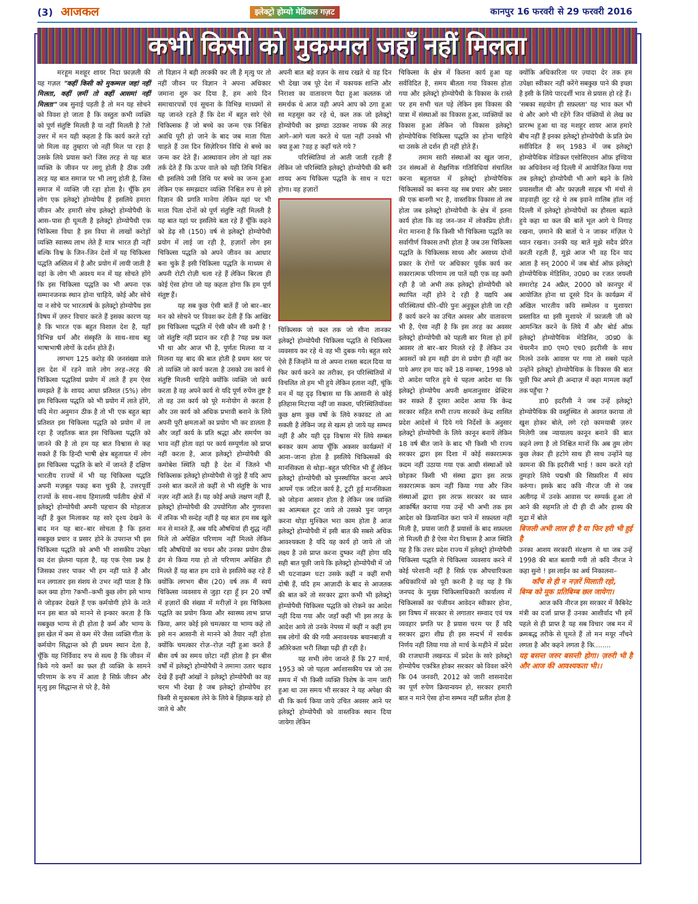(3) आजकल
इलेक्ट्रो होम्यो मेडिकल गज़ट
कानपुर 16 फरवरी से 29 फरवरी 2016
कभी किसी को मुकम्मल जहाँ नहीं मिलता
मरहूम मशहूर शायर निदा फ़ाज़ली की यह गज़ल "कहीं किसी को मुकम्मल जहां नहीं मिलता, कहीं ज़मीं तो कहीं आसमां नहीं मिलता" जब सुनाई पड़ती है तो मन यह सोचने को विवश हो जाता है कि वस्तुतः कभी व्यक्ति को पूर्ण संतुष्टि मिलती है या नहीं मिलती है ?तो उत्तर में मन यही कहता है कि कार्य करते रहो जो मिला वह तुम्हारा जो नहीं मिल पा रहा है उसके लिये प्रयास करो जिस तरह से यह बात व्यक्ति के जीवन पर लागू होती है ठीक उसी तरह यह बात समाज पर भी लागू होती है, जिस समाज में व्यक्ति जी रहा होता है। चूँकि हम लोग एक इलेक्ट्रो होम्योपैथ हैं इसलिये हमारा जीवन और हमारी सोच इलेक्ट्रो होम्योपैथी के आस–पास ही घूमती है इलेक्ट्रो होम्योपैथी एक चिकित्सा विधा है इस विधा से लाखों करोड़ों व्यक्ति स्वास्थ्य लाभ लेते हैं मात्र भारत ही नहीं बल्कि विश्व के जिन–जिन देशों में यह चिकित्सा पद्धति अस्तित्व में है और प्रयोग में लायी जाती है वहां के लोग भी अवश्य मन में यह सोचते होंगे कि इस चिकित्सा पद्धति का भी अपना एक सम्मानजनक स्थान होना चाहिये, कोई और सोचे या न सोचे पर भारतवर्ष के इलेक्ट्रो होम्योपैथ इस विषय में ज़रुर विचार करते हैं इसका कारण यह है कि भारत एक बहुत विशाल देश है, यहाँ विभिन्न धर्म और संस्कृति के साथ–साथ बहु भाषाभाषी लोगों के दर्शन होते हैं।
लगभग 125 करोड़ की जनसंख्या वाले इस देश में रहने वाले लोग तरह–तरह की चिकित्सा पद्धतियां प्रयोग में लाते हैं हम ऐसा समझते हैं के शायद आधा प्रतिशत (5%) लोग इस चिकित्सा पद्धति को भी प्रयोग में लाते होंगे, यदि मेरा अनुमान ठीक है तो भी एक बहुत बड़ा प्रतिशत इस चिकित्सा पद्धति को प्रयोग में ला रहा है जहाँतक बात इस चिकित्सा पद्धति को जानने की है तो हम यह बात विश्वास से कह सकते हैं कि हिन्दी भाषी क्षेत्र बहुतायत में लोग इस चिकित्सा पद्धति के बारे में जानते हैं दक्षिण भारतीय राज्यों में भी यह चिकित्सा पद्धति अपनी मज़बूत पकड़ बना चुकी है, उत्तरपूर्वी राज्यों के साथ–साथ हिमालयी पर्वतीय क्षेत्रों में इलेक्ट्रो होम्योपैथी अपनी पहचान की मोहताज नहीं है कुल मिलाकर यह सारे दृश्य देखने के बाद मन यह बार–बार सोचता है कि इतना सबकुछ प्रचार व प्रसार होने के उपरान्त भी इस चिकित्सा पद्धति को अभी भी शासकीय उपेक्षा का दंश झेलना पड़ता है, यह एक ऐसा प्रश्न है जिसका उत्तर पाकर भी हम नहीं पाते हैं और मन लगातार इस संशय से उभर नहीं पाता है कि कल क्या होगा ?कभी–कभी कुछ लोग इसे भाग्य से जोड़कर देखते हैं एक कर्मयोगी होने के नाते मन इस बात को मानने से इन्कार करता है कि सबकुछ भाग्य से ही होता है कर्म और भाग्य के इस खेल में कम से कम मेरे जैसा व्यक्ति गीता के कर्मयोग सिद्धान्त को ही प्रथम स्थान देता है, चूँकि यह निर्विवाद रुप से सत्य है कि जीवन में किये गये कर्मो का फ़ल ही व्यक्ति के सामने परिणाम के रुप में आता है सिर्फ़ जीवन और मृत्यु इस सिद्धान्त से परे है, वैसे
तो विज्ञान ने बड़ी तरक्की कर ली है मृत्यु पर तो नहीं जीवन पर विज्ञान ने अपना अधिकार जमाना शुरु कर दिया है, हम आये दिन समाचारपत्रों एवं सूचना के विभिन्न माध्यमों से यह जानते रहते हैं कि देश में बहुत सारे ऐसे चिकित्सक हैं जो बच्चे का जन्म एक निश्चित अवधि पूरी हो जाने के बाद जब माता पिता चाहते हैं उस दिन सिज़ेरियन विधि से बच्चे का जन्म कर देते हैं। आस्थावान लोग तो यहां तक तर्क देते हैं कि ऊपर वाले को यही तिथि निश्चित थी इसलिये उसी तिथि पर बच्चे का जन्म हुआ लेकिन एक समझदार व्यक्ति निश्चित रुप से इसे विज्ञान की प्रगति मानेगा लेकिन यहां पर भी माता पिता दोनों को पूर्ण संतुष्टि नहीं मिलती है यह बात यहां पर इसलिये बता रहे हैं चूँकि कहने को डेढ़ सौ (150) वर्ष से इलेक्ट्रो होम्योपैथी प्रयोग में लाई जा रही है, हज़ारों लोग इस चिकित्सा पद्धति को अपने जीवन का आधार बना चुके हैं इसी चिकित्सा पद्धति के माध्यम से अपनी रोटी रोज़ी चला रहे हैं लेकिन बिरला ही कोई ऐसा होगा जो यह कहता होगा कि हम पूर्ण संतुष्ट हैं।
यह सब कुछ ऐसी बातें हैं जो बार–बार मन को सोचने पर विवश कर देती हैं कि आखिर इस चिकित्सा पद्धति में ऐसी कौन सी कमी है ! जो संतुष्टि नहीं प्रदान कर रही है ?यह प्रश्न कल भी था और आज भी है, पूर्णतः मिलना या न मिलना यह बाद की बात होती है प्रथम स्तर पर तो व्यक्ति जो कार्य करता है उसको उस कार्य से संतुष्टि मिलनी चाहिये क्योंकि व्यक्ति जो कार्य करता है वह अपने कार्य से यदि पूर्ण रुपेंण तुष्ट है तो वह उस कार्य को पूरे मनोयोग से करता है और उस कार्य को अधिक प्रभावी बनाने के लिये अपनी पूरी क्षमताओं का प्रयोग भी कर डालता है और जहाँ कार्य के प्रति श्रद्धा और समर्पण का भाव नहीं होता वहां पर कार्य सम्पूर्णता को प्राप्त नहीं करता है, आज इलेक्ट्रो होम्योपैथी की कमोबेश स्थिति यही है देश में जितने भी चिकित्सक इलेक्ट्रो होम्योपैथी से जुड़े हैं यदि आप उनसे बात करलें तो कहीं से भी संतुष्टि के भाव नज़र नहीं आते हैं। यह कोई अच्छे लक्षण नहीं हैं, इलेक्ट्रो होम्योपैथी की उपयोगिता और गुणवत्ता में तनिक भी सन्देह नहीं है यह बात हम सब खुले मन से मानते हैं, अब यदि औषधियां ही शुद्ध नहीं मिले तो अपेक्षित परिणाम नहीं मिलते लेकिन यदि औषधियों का चयन और उनका प्रयोग ठीक ढंग से किया गया हो तो परिणाम अपेक्षित ही मिलते हैं यह बात हम दावे से इसलिये कह रहे हैं क्योंकि लगभग बीस (20) वर्ष तक मैं स्वयं चिकित्सा व्यवसाय से जुड़ा रहा हूँ इन 20 वर्षों में हज़ारों की संख्या में मरीज़ों ने इस चिकित्सा पद्धति का प्रयोग किया और स्वास्थ्य लाभ प्राप्त किया, अगर कोई इसे चमत्कार या भाग्य कहे तो इसे मन आसानी से मानने को तैयार नहीं होता क्योंकि चमत्कार रोज़–रोज़ नहीं हुआ करते हैं बीस वर्ष का समय छोटा नहीं होता है इन बीस वर्षों में इलेक्ट्रो होम्योपैथी ने तमामा उतार चढ़ाव देखे हैं इन्हीं आंखों ने इलेक्ट्रो होम्योपैथी का वह चरम भी देखा है जब इलेक्ट्रो होम्योपैथ हर किसी से मुकाबला लेने के लिये बे झिझक खड़े हो जाते थे और
अपनी बात बड़े वज़न के साथ रखते थे वह दिन भी देखा जब पूरे देश में यकायक शान्ति और निराशा का वातावरण पैदा हुआ कलतक जो समर्थक थे आज वही अपने आप को ठगा हुआ सा महसूस कर रहे थे, कल तक जो इलेक्ट्रो होम्योपैथी का झण्डा उठाकर नायक की तरह आगे–आगे चला करते थे पता नहीं उनको भी क्या हुआ ?वह ह कहाँ चले गये ?
परिस्थितियां तो आती जाती रहती हैं लेकिन जो परिस्थिति इलेक्ट्रो होम्योपैथी की बनी शायद अन्य चिकित्स पद्धति के साथ न घटा होगा। वह हज़ारों
चिकित्सक जो कल तक जो सीना तानकर इलेक्ट्रो होम्योपैथी चिकित्सा पद्धति से चिकित्सा व्यवसाय कर रहे थे वह भी दुबक गये। बहुत सारे ऐसे हैं जिन्होंने या तो अपना रास्ता बदल दिया या फिर कार्य करने का तरीका, इन परिस्थितियों में विचलित तो हम भी हुये लेकिन हताश नहीं, चूंकि मन में यह दृढ़ विश्वास था कि आसानी से कोई इतिहास मिटाया नहीं जा सकता, परिस्थितियॉवश कुछ क्षण कुछ वर्षो के लिये रुकावट तो आ सकती है लेकिन जड़ से खत्म हो जाये यह सम्भव नहीं है और यही दृढ़ विश्वास मेरे लिये सम्बल बनकर काम आया चूँकि अकसर कार्यक्रमों में आना–जाना होता है इसलिये चिकित्सकों की मानसिकता से थोड़ा–बहुत परिचित भी हूँ लेकिन इलेक्ट्रो होम्योपैथी को पुनर्स्थापित करना अपने आपमें एक जटिल कार्य है, टूटी हुई मानसिकता को जोड़ना आसान होता है लेकिन जब व्यक्ति का आत्मबल टूट जाये तो उसको पुनः जागृत करना थोड़ा मुश्किल भरा काम होता है आज इलेक्ट्रो होम्योपैथी में इसी बात की सबसे अधिक आवश्यकता है यदि यह कार्य हो जाये तो जो लक्ष्य है उसे प्राप्त करना दुष्कर नहीं होगा यदि सही बात पूछी जाये कि इलेक्ट्रो होम्योपैथी में जो भी घटनाक्रम घटा उसके कहीं न कहीं सभी दोषी हैं, यदि हम आज़ादी के बाद से आजतक की बात करें तो सरकार द्वारा कभी भी इलेक्ट्रो होम्योपैथी चिकित्सा पद्धति को रोकने का आदेश नहीं दिया गया और जहाँ कहीं भी इस तरह के आदेश आये तो उनके नेपथ्य में कहीं न कहीं हम सब लोगों की की गयी अनावश्यक बयानबाज़ी व अतिरेकता भरी लिखा पढ़ी ही रही है।
यह सभी लोग जानते हैं कि 27 मार्च, 1953 को जो पहला अर्घशासकीय पत्र जो उस समय में भी किसी व्यक्ति विशेष के नाम जारी हुआ था उस समय भी सरकार ने यह अपेक्षा की थी कि कार्य किया जाये उचित अवसर आने पर इलेक्ट्रो होम्योपैथी को वास्तविक स्थान दिया जायेगा लेकिन
चिकित्सा के क्षेत्र में कितना कार्य हुआ यह सर्वविदित है, समय बीतता गया विकास होता गया और इलेक्ट्रो होम्योपैथी के विकास के रास्ते पर हम सभी चल पड़े लेकिन इस विकास की यात्रा में संस्थाओं का विकास हुआ, व्यक्तियों का विकास हुआ लेकिन जो विकास इलेक्ट्रो होम्योपैथिक चिकित्सा पद्धति का होना चाहिये था उसके तो दर्शन ही नहीं होते हैं।
तमाम सारी संस्थाओं का खुल जाना, उन संस्थओं से शैक्षणिक गतिविधियां संचालित करना बहुतायत में इलेक्ट्रो होम्योपैथिक चिकित्सकों का बनना यह सब प्रचार और प्रसार की एक बानगी भर है, वास्तविक विकास तो तब होता जब इलेक्ट्रो होम्योपैथी के क्षेत्र में इतना कार्य होता कि वह जन–जन में लोकप्रिय होती। मेरा मानना है कि किसी भी चिकित्सा पद्धति का सर्वागीर्ण विकास तभी होता है जब उस चिकित्सा पद्धति के चिकित्सक साध्य और असाध्य दोनों प्रकार के रोगों पर अधिकार पूर्वक कार्य कर सकारात्मक परिणाम ला पातें यही एक वह कमी रही है जो अभी तक इलेक्ट्रो होम्योपैथी को स्थापित नहीं होने दे रही है यद्यपि अब परिस्थितयां धीरे–धीरे पुनः अनुकूल होती जा रही हैं कार्य करने का उचित अवसर और वातावरण भी है, ऐसा नहीं है कि इस तरह का अवसर इलेक्ट्रो होम्योपैथी को पहली बार मिला हो हमें अवसर तो बार–बार मिलते रहे हैं लेकिन उन अवसरों को हम सही ढंग से प्रयोग ही नहीं कर पाये अगर हम याद करें 18 नवम्बर, 1998 को दो आदेश पारित हुये थे पहला आदेश था कि इलेक्ट्रो होम्योपैथ अपनी क्षमतानुसार प्रेक्टिस कर सकते हैं दूसरा आदेश आया कि केन्द्र सरकार सहित सभी राज्य सरकारें केन्द्र शासित प्रदेश आदेशों मे दिये गये निर्देशों के अनुसार इलेक्ट्रो होम्योपैथी के लिये कानून बनायें लेकिन 18 वर्ष बीत जाने के बाद भी किसी भी राज्य सरकार द्वारा इस दिशा में कोई सकारात्मक कदम नहीं उठाया गया एक आधी संस्‍थाओं को छोड़कर किसी भी संस्था द्वारा इस तरफ़ सकारात्मक काम नहीं किया गया और जिन संस्थाओं द्वारा इस तरफ़ सरकार का ध्यान आकर्षित कराया गया उन्हें भी अभी तक इस आदेश को क्रियान्वित करा पाने में सफ़लता नहीं मिली है, प्रयास जारी हैं प्रयासों के बाद सफ़लता तो मिलती ही है ऐसा मेरा विश्वास है आज स्थिति यह है कि उत्तर प्रदेश राज्य में इलेक्ट्रो होम्योपैथी चिकित्सा पद्धति से चिकित्सा व्यवसाय करने में कोई परेशानी नहीं है सिर्फ़ एक औपचारिकता अधिकारियों को पूरी करनी है वह यह है कि जनपद के मुख्य चिकित्साधिकारी कार्यालय में चिकित्सकों का पंजीयन आवेदन स्वीकार होना, इस विषय में सरकार से लगातार सम्वाद एवं पत्र व्यवहार प्रगति पर है प्रयास चरम पर हैं यदि सरकार द्वारा शीघ्र ही इस सन्दर्भ में सार्थक निर्णय नहीं लिया गया तो मार्च के महीने में प्रदेश की राजधानी लखनऊ में प्रदेश के सारे इलेक्ट्रो होम्योपैथ एकत्रित होकर सरकार को विवश करेंगे कि 04 जनवरी, 2012 को जारी शासनादेश का पूर्ण रुपेण क्रियान्वयन हो, सरकार हमारी बात न माने ऐसा होना सम्भव नहीं प्रतीत होता है
क्योंकि अधिकारिता पर ज़्यादा देर तक हम उपेक्षा स्वीकार नहीं करेंगे सबकुछ पाने की इच्छा है इसी के लिये पारदर्शी भाव से प्रयास हो रहे हैं।
'सबका सहयोग ही सफ़लता' यह भाव कल भी थे और आगे भी रहेंगे जिन पंक्तियों से लेख का प्रारम्भ हुआ था वह मशहूर शायर आज हमारे बीच नहीं हैं इनका इलेक्ट्रो होम्योपैथी के प्रति प्रेम सर्वविदित है सन् 1983 में जब इलेक्ट्रो होम्योपैथिक मेडिकल एसोसिएशन ऑफ़ इण्डिया का अधिवेशन नई दिल्ली में आयोजित किया गया तब इलेक्ट्रो होम्योपैथी भी आगे बढ़ने के लिये प्रयासशील थी और फ़ाज़ली साहब भी मंचों से वाहवाही लूट रहे थे तब इवाने ग़ालिब हॉल नई दिल्ली में इलेक्ट्रो होम्योपैथों का हौसला बढ़ाते हुये कहा था कल की बातें भूल आगे पे निगाह रखना, ज़माने की बातों पे न जाकर मंज़िल पे ध्यान रखना। उनकी यह बातें मुझे सदैव प्रेरित करती रहती हैं, मुझे आज भी वह दिन याद आता है सन् 2000 में जब बोर्ड ऑफ़ इलेक्ट्रो होम्योपैथिक मेडिसिन, उ0प्र0 का रजत जयन्ती समारोह 24 अप्रैल, 2000 को कानपुर में आयोजित होना था दूसरे दिन के कार्यक्रम में अखिल भारतीय कवि सम्मेलन व मुशायरा प्रस्तावित था इसी मुशायरे में फ़ाजली जी को आमन्त्रित करने के लिये मैं और बोर्ड ऑफ़ इलेक्ट्रो होम्योपैथिक मेडिसिन, उ0प्र0 के चेयरमैन डा0 एम0 एच0 इदरीसी के साथ मिलने उनके आवास पर गया तो सबसे पहले उन्होंने इलेक्ट्रो होम्योपैथिक के विकास की बात पूछी फिर अपने ही अन्दाज़ में कहा मामला कहाँ तक पहुँचा ?
डा0 इदरीसी ने जब उन्हें इलेक्ट्रो होम्योपैथिक की वस्तुस्थित से अवगत कराया तो खुश होकर बोले, लगे रहो कामयाबी ज़रुर मिलेगी जब न्यायालय कानून बनाने की बात कहने लगा है तो निश्चित मानों कि अब तुम लोग कुछ लेकर ही हटोगे साथ ही साथ उन्होंने यह कामना की कि इदरीसी भाई ! काम करते रहो तुमहारे लिये पद्मश्री की सिफ़ारिश मैं स्वंय करुंगा। इसके बाद कवि नीरज जी से जब अलीगढ़ में उनके आवास पर सम्पर्क हुआ तो आने की सहमति तो दी ही दी और हास्य की मुद्रा में बोले
बिजली अभी लाल ही है या फिर हरी भी हुई है
उनका आशय सरकारी संरक्षण से था जब उन्हें 1998 की बात बतायी गयी तो कवि नीरज ने कहा सुनो ! इस लाईन का अर्थ निकालना–
काँच से ही न नज़रें मिलाती रहो,
बिम्ब को मूक प्रतिबिम्ब छल जायेगा।
आज कवि नीरज इस सरकार में कैबिनेट मंत्री का दर्जा प्राप्त हैं उनका आशीर्वाद भी हमें पहले से ही प्राप्त है यह सब विचार जब मन में क्रमबद्ध तरीके से घूमते हैं तो मन मयूर नाँचने लगता है और कहने लगता है कि........
यह बसन्त जरुर बसन्ती होगा। ज़रुरी भी है और आज की आवश्यकता भी।।